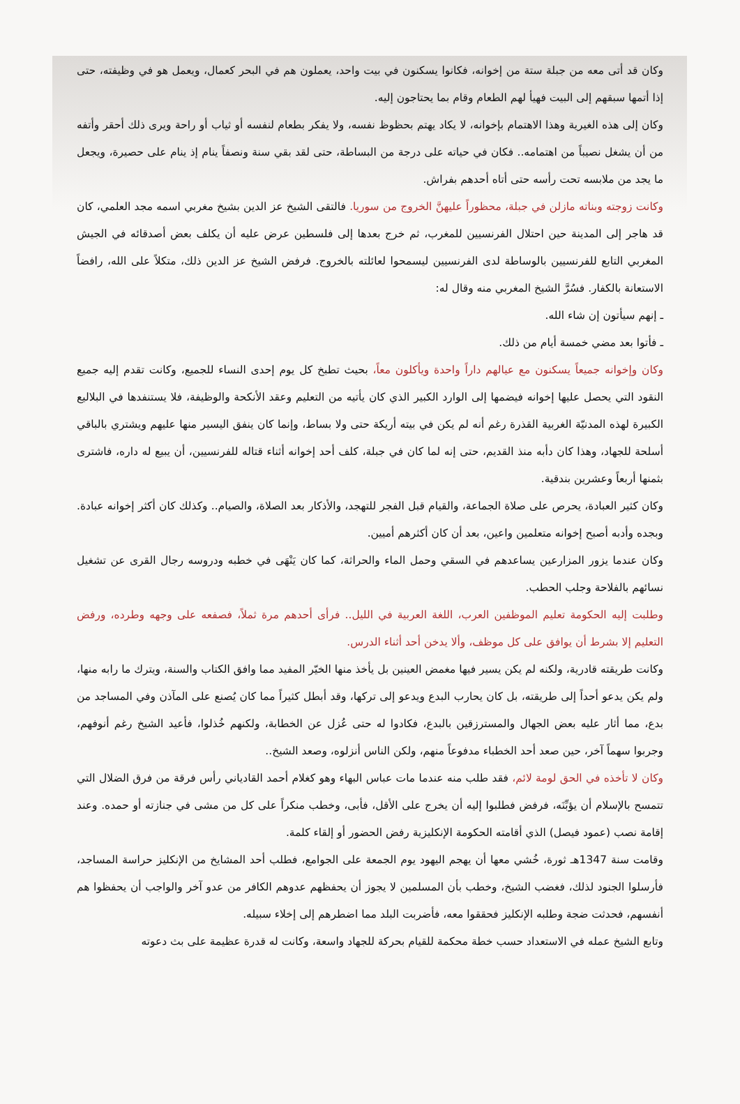وكان قد أتى معه من جبلة ستة من إخوانه، فكانوا يسكنون في بيت واحد، يعملون هم في البحر كعمال، ويعمل هو في وظيفته، حتى إذا أتمها سبقهم إلى البيت فهيأ لهم الطعام وقام بما يحتاجون إليه.
وكان إلى هذه الغيرية وهذا الاهتمام بإخوانه، لا يكاد يهتم بحظوظ نفسه، ولا يفكر بطعام لنفسه أو ثياب أو راحة ويرى ذلك أحقر وأتفه من أن يشغل نصيباً من اهتمامه.. فكان في حياته على درجة من البساطة، حتى لقد بقي سنة ونصفاً ينام إذ ينام على حصيرة، ويجعل ما يجد من ملابسه تحت رأسه حتى أتاه أحدهم بفراش.
وكانت زوجته وبناته مازلن في جبلة، محظوراً عليهنَّ الخروج من سوريا. فالتقى الشيخ عز الدين بشيخ مغربي اسمه مجد العلمي، كان قد هاجر إلى المدينة حين احتلال الفرنسيين للمغرب، ثم خرج بعدها إلى فلسطين عرض عليه أن يكلف بعض أصدقائه في الجيش المغربي التابع للفرنسيين بالوساطة لدى الفرنسيين ليسمحوا لعائلته بالخروج. فرفض الشيخ عز الدين ذلك، متكلاً على الله، رافضاً الاستعانة بالكفار. فسُرَّ الشيخ المغربي منه وقال له:
ـ إنهم سيأتون إن شاء الله.
ـ فأتوا بعد مضي خمسة أيام من ذلك.
وكان وإخوانه جميعاً يسكنون مع عيالهم داراً واحدة ويأكلون معاً، بحيث تطبخ كل يوم إحدى النساء للجميع، وكانت تقدم إليه جميع النقود التي يحصل عليها إخوانه فيضمها إلى الوارد الكبير الذي كان يأتيه من التعليم وعقد الأنكحة والوظيفة، فلا يستنفدها في البلاليع الكبيرة لهذه المدنيّة الغربية القذرة رغم أنه لم يكن في بيته أريكة حتى ولا بساط، وإنما كان ينفق اليسير منها عليهم ويشتري بالباقي أسلحة للجهاد، وهذا كان دأبه منذ القديم، حتى إنه لما كان في جبلة، كلف أحد إخوانه أثناء قتاله للفرنسيين، أن يبيع له داره، فاشترى بثمنها أربعاً وعشرين بندقية.
وكان كثير العبادة، يحرص على صلاة الجماعة، والقيام قبل الفجر للتهجد، والأذكار بعد الصلاة، والصيام.. وكذلك كان أكثر إخوانه عبادة. وبجده وأدبه أصبح إخوانه متعلمين واعين، بعد أن كان أكثرهم أميين.
وكان عندما يزور المزارعين يساعدهم في السقي وحمل الماء والحراثة، كما كان يَنْهَى في خطبه ودروسه رجال القرى عن تشغيل نسائهم بالفلاحة وجلب الحطب.
وطلبت إليه الحكومة تعليم الموظفين العرب، اللغة العربية في الليل.. فرأى أحدهم مرة ثملاً، فصفعه على وجهه وطرده، ورفض التعليم إلا بشرط أن يوافق على كل موظف، وألا يدخن أحد أثناء الدرس.
وكانت طريقته قادرية، ولكنه لم يكن يسير فيها مغمض العينين بل يأخذ منها الخيّر المفيد مما وافق الكتاب والسنة، ويترك ما رابه منها، ولم يكن يدعو أحداً إلى طريقته، بل كان يحارب البدع ويدعو إلى تركها، وقد أبطل كثيراً مما كان يُصنع على المآذن وفي المساجد من بدع، مما أثار عليه بعض الجهال والمسترزقين بالبدع، فكادوا له حتى عُزل عن الخطابة، ولكنهم خُذلوا، فأعيد الشيخ رغم أنوفهم، وجربوا سهماً آخر، حين صعد أحد الخطباء مدفوعاً منهم، ولكن الناس أنزلوه، وصعد الشيخ..
وكان لا تأخذه في الحق لومة لائم، فقد طلب منه عندما مات عباس البهاء وهو كغلام أحمد القادياني رأس فرقة من فرق الضلال التي تتمسح بالإسلام أن يؤبِّنَه، فرفض فطلبوا إليه أن يخرج على الأقل، فأبى، وخطب منكراً على كل من مشى في جنازته أو حمده. وعند إقامة نصب (عمود فيصل) الذي أقامته الحكومة الإنكليزية رفض الحضور أو إلقاء كلمة.
وقامت سنة 1347هـ ثورة، خُشي معها أن يهجم اليهود يوم الجمعة على الجوامع، فطلب أحد المشايخ من الإنكليز حراسة المساجد، فأرسلوا الجنود لذلك، فغضب الشيخ، وخطب بأن المسلمين لا يجوز أن يحفظهم عدوهم الكافر من عدو آخر والواجب أن يحفظوا هم أنفسهم، فحدثت ضجة وطلبه الإنكليز فحققوا معه، فأضربت البلد مما اضطرهم إلى إخلاء سبيله.
وتابع الشيخ عمله في الاستعداد حسب خطة محكمة للقيام بحركة للجهاد واسعة، وكانت له قدرة عظيمة على بث دعوته